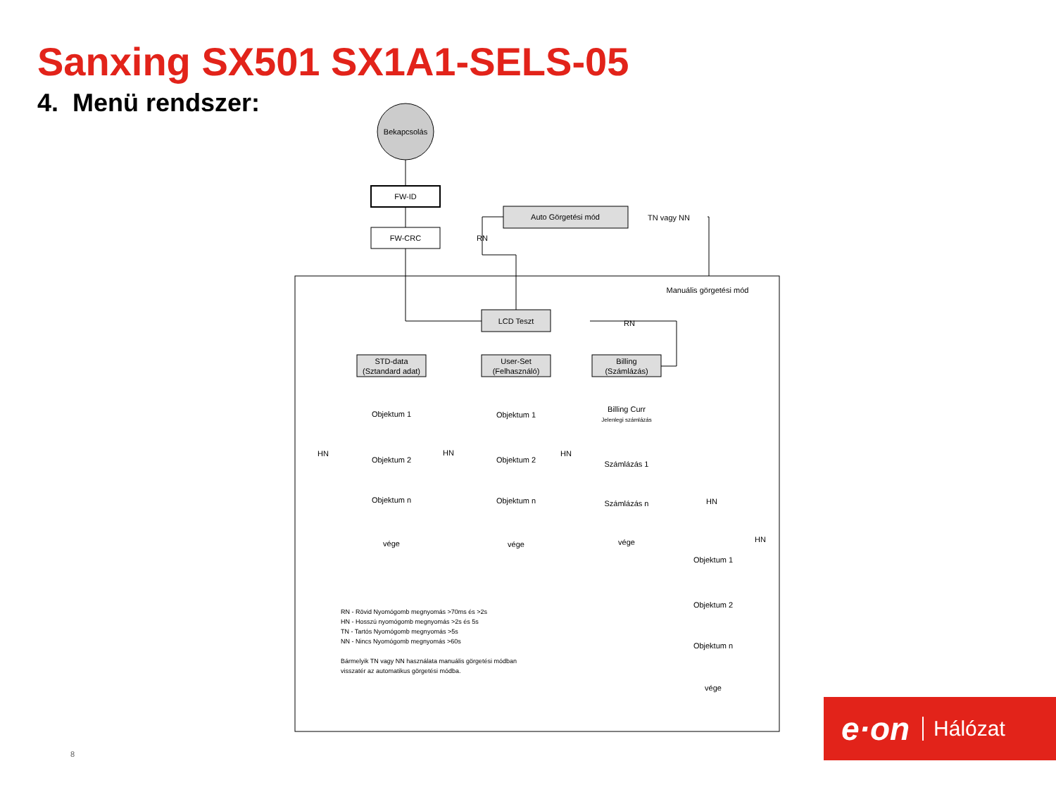Sanxing SX501 SX1A1-SELS-05
4. Menü rendszer:
Bekapcsolás
FW-ID
FW-CRC
Auto Görgetési mód
TN vagy NN
RN
Manuális görgetési mód
LCD Teszt
RN
STD-data
(Sztandard adat)
User-Set
(Felhasználó)
Billing
(Számlázás)
Objektum 1
Objektum 2
Objektum n
vége
Objektum 1
Objektum 2
Objektum n
vége
Billing Curr
Jelenlegi számlázás
Számlázás 1
Számlázás n
vége
Objektum 1
Objektum 2
Objektum n
vége
HN
HN
HN
HN
HN
RN - Rövid Nyomógomb megnyomás >70ms és >2s
HN - Hosszú nyomógomb megnyomás >2s és 5s
TN - Tartós Nyomógomb megnyomás >5s
NN - Nincs Nyomógomb megnyomás >60s
Bármelyik TN vagy NN használata manuális görgetési módban
visszatér az automatikus görgetési módba.
8
e·on Hálózat